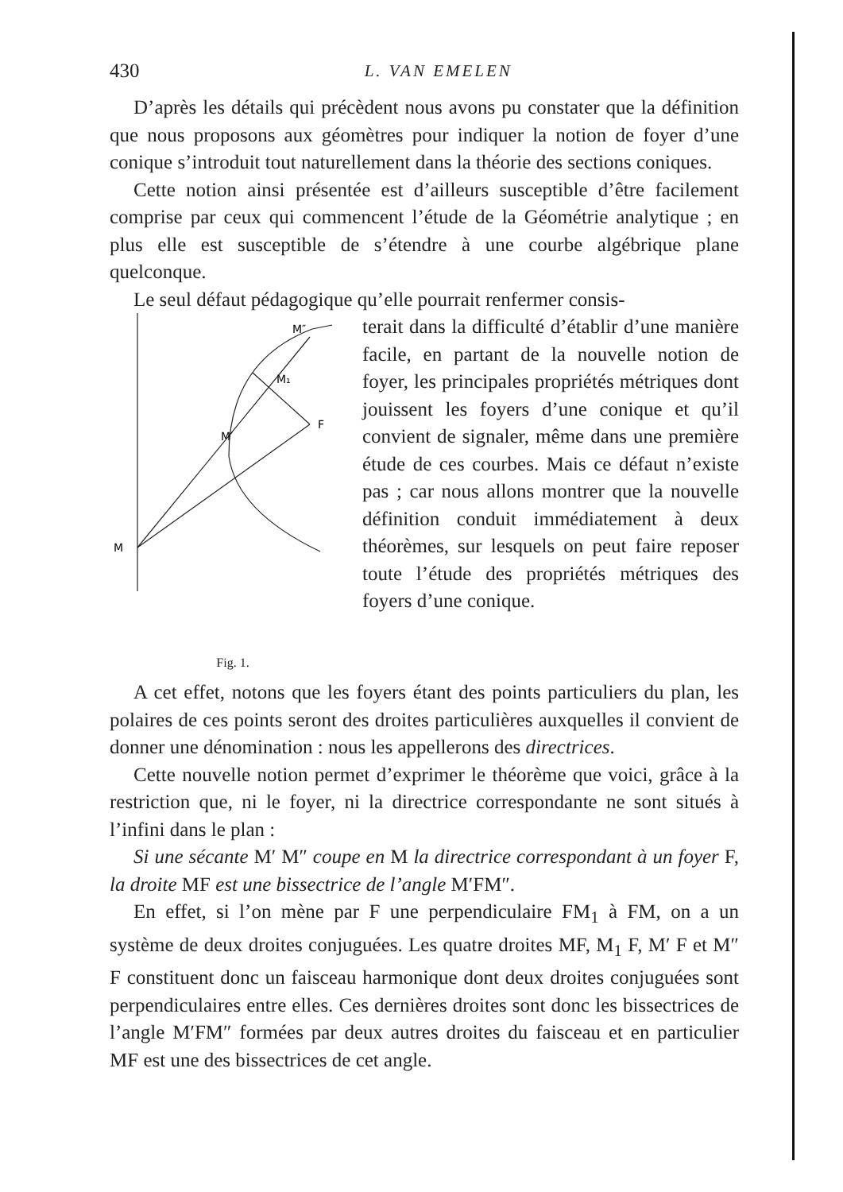430
L. VAN EMELEN
D’après les détails qui précèdent nous avons pu constater que la définition que nous proposons aux géomètres pour indiquer la notion de foyer d’une conique s’introduit tout naturellement dans la théorie des sections coniques.
Cette notion ainsi présentée est d’ailleurs susceptible d’être facilement comprise par ceux qui commencent l’étude de la Géométrie analytique ; en plus elle est susceptible de s’étendre à une courbe algébrique plane quelconque.
Le seul défaut pédagogique qu’elle pourrait renfermer consis-
M″
M₁
M′
F
M
Fig. 1.
terait dans la difficulté d’établir d’une manière facile, en partant de la nouvelle notion de foyer, les principales propriétés métriques dont jouissent les foyers d’une conique et qu’il convient de signaler, même dans une première étude de ces courbes. Mais ce défaut n’existe pas ; car nous allons montrer que la nouvelle définition conduit immédiatement à deux théorèmes, sur lesquels on peut faire reposer toute l’étude des propriétés métriques des foyers d’une conique.
A cet effet, notons que les foyers étant des points particuliers du plan, les polaires de ces points seront des droites particulières auxquelles il convient de donner une dénomination : nous les appellerons des directrices.
Cette nouvelle notion permet d’exprimer le théorème que voici, grâce à la restriction que, ni le foyer, ni la directrice correspondante ne sont situés à l’infini dans le plan :
Si une sécante M′ M″ coupe en M la directrice correspondant à un foyer F, la droite MF est une bissectrice de l’angle M′FM″.
En effet, si l’on mène par F une perpendiculaire FM<sub>1</sub> à FM, on a un système de deux droites conjuguées. Les quatre droites MF, M<sub>1</sub> F, M′ F et M″ F constituent donc un faisceau harmonique dont deux droites conjuguées sont perpendiculaires entre elles. Ces dernières droites sont donc les bissectrices de l’angle M′FM″ formées par deux autres droites du faisceau et en particulier MF est une des bissectrices de cet angle.